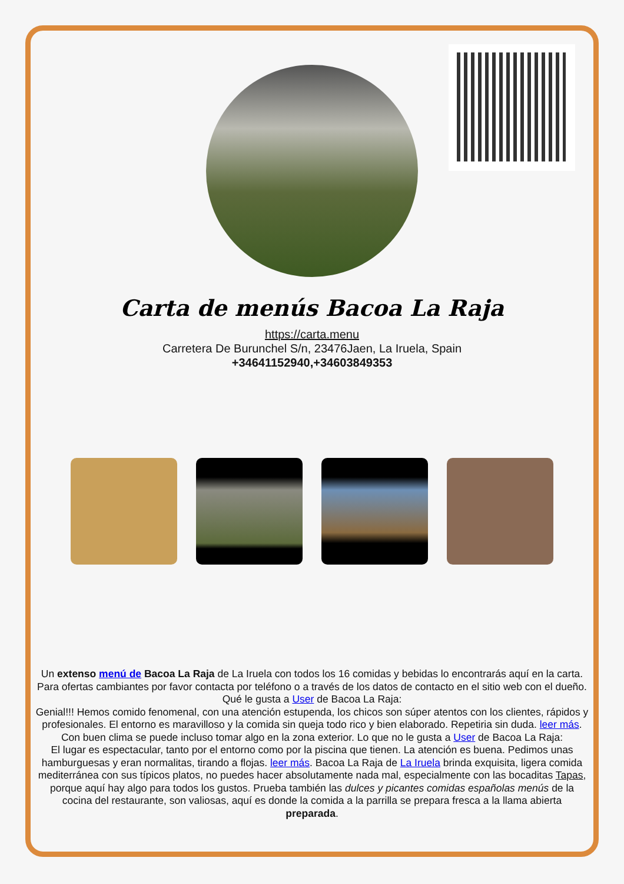Carta de menús Bacoa La Raja
https://carta.menu
Carretera De Burunchel S/n, 23476Jaen, La Iruela, Spain
+34641152940,+34603849353
Un extenso menú de Bacoa La Raja de La Iruela con todos los 16 comidas y bebidas lo encontrarás aquí en la carta. Para ofertas cambiantes por favor contacta por teléfono o a través de los datos de contacto en el sitio web con el dueño. Qué le gusta a User de Bacoa La Raja:
Genial!!! Hemos comido fenomenal, con una atención estupenda, los chicos son súper atentos con los clientes, rápidos y profesionales. El entorno es maravilloso y la comida sin queja todo rico y bien elaborado. Repetiria sin duda. leer más. Con buen clima se puede incluso tomar algo en la zona exterior. Lo que no le gusta a User de Bacoa La Raja:
El lugar es espectacular, tanto por el entorno como por la piscina que tienen. La atención es buena. Pedimos unas hamburguesas y eran normalitas, tirando a flojas. leer más. Bacoa La Raja de La Iruela brinda exquisita, ligera comida mediterránea con sus típicos platos, no puedes hacer absolutamente nada mal, especialmente con las bocaditas Tapas, porque aquí hay algo para todos los gustos. Prueba también las dulces y picantes comidas españolas menús de la cocina del restaurante, son valiosas, aquí es donde la comida a la parrilla se prepara fresca a la llama abierta preparada.